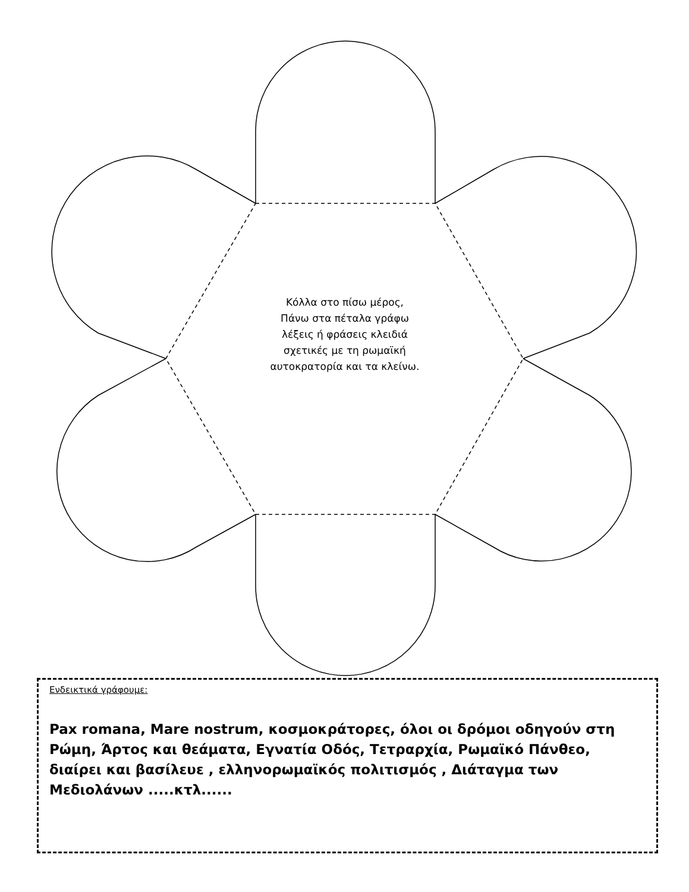Κόλλα στο πίσω μέρος,
Πάνω στα πέταλα γράφω
λέξεις ή φράσεις κλειδιά
σχετικές με τη ρωμαϊκή
αυτοκρατορία και τα κλείνω.
Ενδεικτικά γράφουμε:
Pax romana, Mare nostrum, κοσμοκράτορες, όλοι οι δρόμοι οδηγούν στη Ρώμη, Άρτος και θεάματα, Εγνατία Οδός, Τετραρχία, Ρωμαϊκό Πάνθεο, διαίρει και βασίλευε , ελληνορωμαϊκός πολιτισμός , Διάταγμα των Μεδιολάνων .....κτλ......